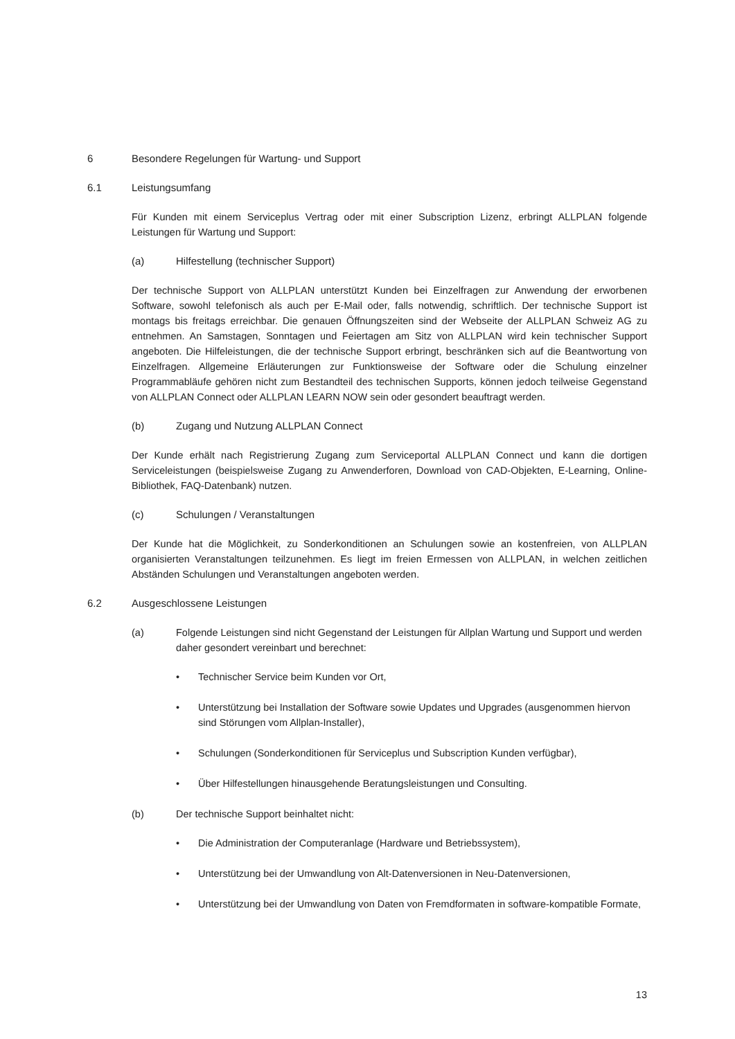6 Besondere Regelungen für Wartung- und Support
6.1 Leistungsumfang
Für Kunden mit einem Serviceplus Vertrag oder mit einer Subscription Lizenz, erbringt ALLPLAN folgende Leistungen für Wartung und Support:
(a) Hilfestellung (technischer Support)
Der technische Support von ALLPLAN unterstützt Kunden bei Einzelfragen zur Anwendung der erworbenen Software, sowohl telefonisch als auch per E-Mail oder, falls notwendig, schriftlich. Der technische Support ist montags bis freitags erreichbar. Die genauen Öffnungszeiten sind der Webseite der ALLPLAN Schweiz AG zu entnehmen. An Samstagen, Sonntagen und Feiertagen am Sitz von ALLPLAN wird kein technischer Support angeboten. Die Hilfeleistungen, die der technische Support erbringt, beschränken sich auf die Beantwortung von Einzelfragen. Allgemeine Erläuterungen zur Funktionsweise der Software oder die Schulung einzelner Programmabläufe gehören nicht zum Bestandteil des technischen Supports, können jedoch teilweise Gegenstand von ALLPLAN Connect oder ALLPLAN LEARN NOW sein oder gesondert beauftragt werden.
(b) Zugang und Nutzung ALLPLAN Connect
Der Kunde erhält nach Registrierung Zugang zum Serviceportal ALLPLAN Connect und kann die dortigen Serviceleistungen (beispielsweise Zugang zu Anwenderforen, Download von CAD-Objekten, E-Learning, Online-Bibliothek, FAQ-Datenbank) nutzen.
(c) Schulungen / Veranstaltungen
Der Kunde hat die Möglichkeit, zu Sonderkonditionen an Schulungen sowie an kostenfreien, von ALLPLAN organisierten Veranstaltungen teilzunehmen. Es liegt im freien Ermessen von ALLPLAN, in welchen zeitlichen Abständen Schulungen und Veranstaltungen angeboten werden.
6.2 Ausgeschlossene Leistungen
(a) Folgende Leistungen sind nicht Gegenstand der Leistungen für Allplan Wartung und Support und werden daher gesondert vereinbart und berechnet:
• Technischer Service beim Kunden vor Ort,
• Unterstützung bei Installation der Software sowie Updates und Upgrades (ausgenommen hiervon sind Störungen vom Allplan-Installer),
• Schulungen (Sonderkonditionen für Serviceplus und Subscription Kunden verfügbar),
• Über Hilfestellungen hinausgehende Beratungsleistungen und Consulting.
(b) Der technische Support beinhaltet nicht:
• Die Administration der Computeranlage (Hardware und Betriebssystem),
• Unterstützung bei der Umwandlung von Alt-Datenversionen in Neu-Datenversionen,
• Unterstützung bei der Umwandlung von Daten von Fremdformaten in software-kompatible Formate,
13